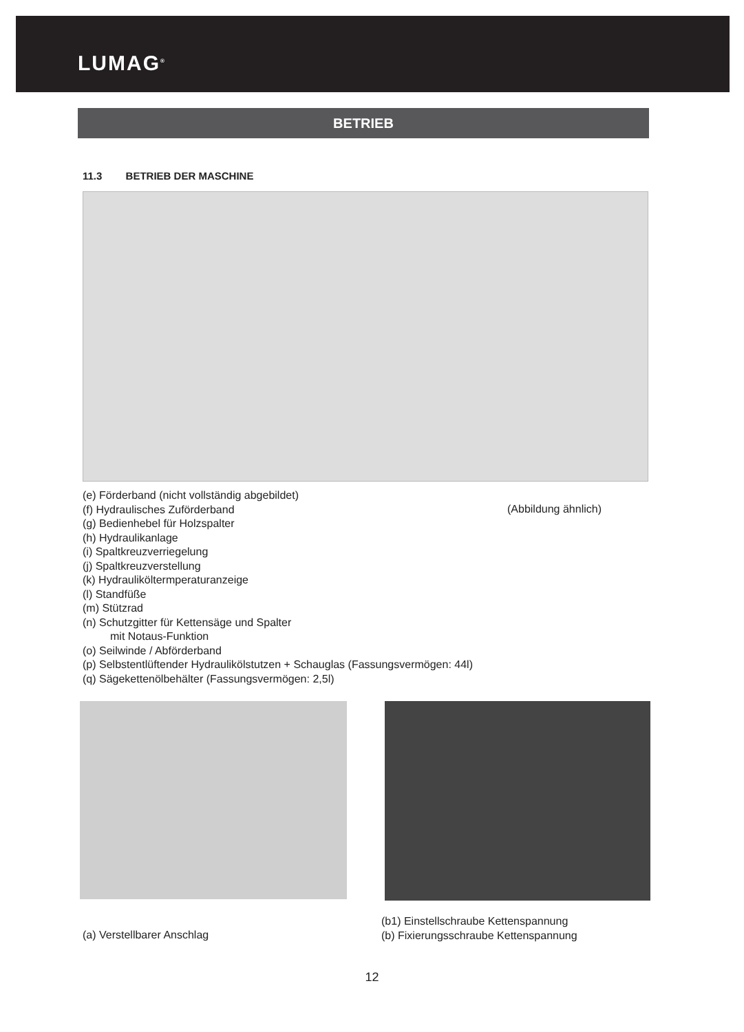LUMAG<sup>®</sup>
BETRIEB
11.3 BETRIEB DER MASCHINE
(e) Förderband (nicht vollständig abgebildet)
(f) Hydraulisches Zuförderband
(Abbildung ähnlich)
(g) Bedienhebel für Holzspalter
(h) Hydraulikanlage
(i) Spaltkreuzverriegelung
(j) Spaltkreuzverstellung
(k) Hydrauliköltermperaturanzeige
(l) Standfüße
(m) Stützrad
(n) Schutzgitter für Kettensäge und Spalter
mit Notaus-Funktion
(o) Seilwinde / Abförderband
(p) Selbstentlüftender Hydraulikölstutzen + Schauglas (Fassungsvermögen: 44l)
(q) Sägekettenölbehälter (Fassungsvermögen: 2,5l)
(a) Verstellbarer Anschlag
(b1) Einstellschraube Kettenspannung
(b) Fixierungsschraube Kettenspannung
12